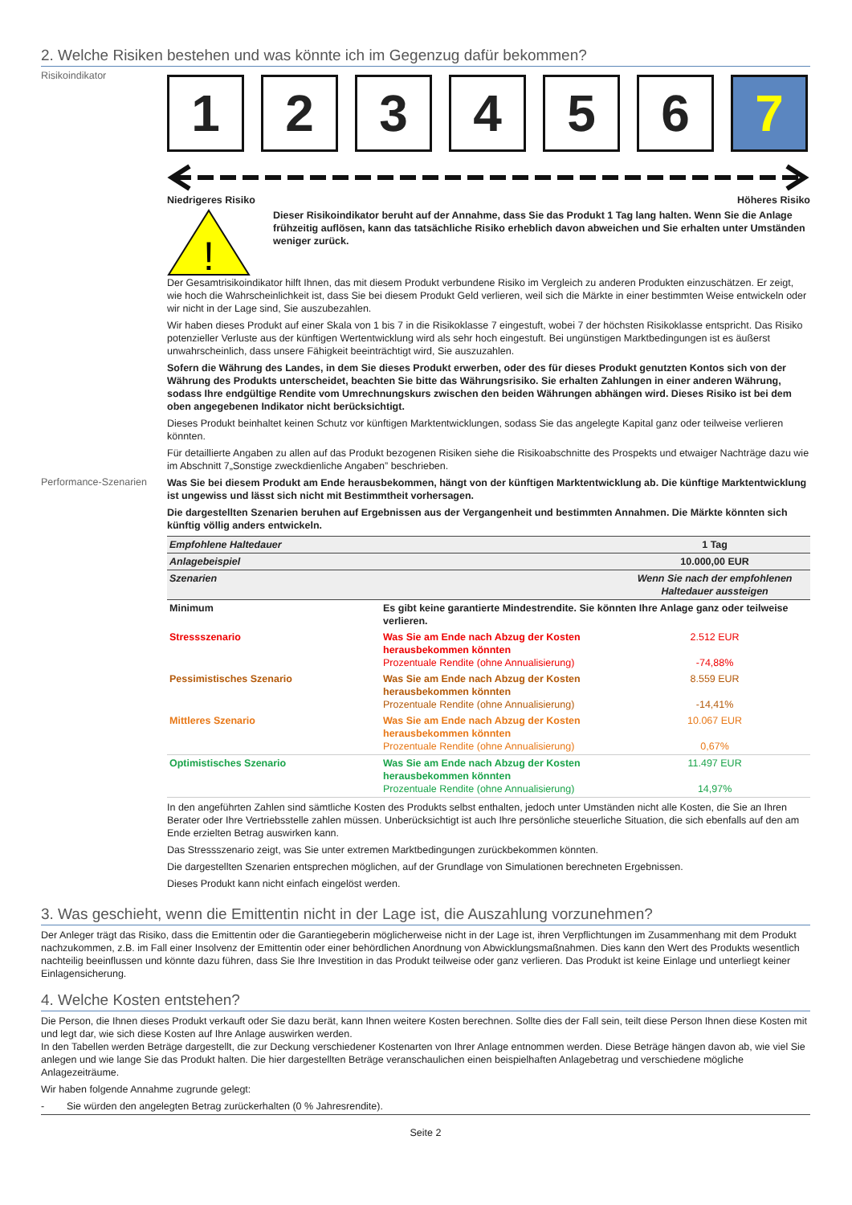2. Welche Risiken bestehen und was könnte ich im Gegenzug dafür bekommen?
Risikoindikator
1 2 3 4 5 6 7
Niedrigeres Risiko Höheres Risiko
!
Dieser Risikoindikator beruht auf der Annahme, dass Sie das Produkt 1 Tag lang halten. Wenn Sie die Anlage frühzeitig auflösen, kann das tatsächliche Risiko erheblich davon abweichen und Sie erhalten unter Umständen weniger zurück.
Der Gesamtrisikoindikator hilft Ihnen, das mit diesem Produkt verbundene Risiko im Vergleich zu anderen Produkten einzuschätzen. Er zeigt, wie hoch die Wahrscheinlichkeit ist, dass Sie bei diesem Produkt Geld verlieren, weil sich die Märkte in einer bestimmten Weise entwickeln oder wir nicht in der Lage sind, Sie auszubezahlen.
Wir haben dieses Produkt auf einer Skala von 1 bis 7 in die Risikoklasse 7 eingestuft, wobei 7 der höchsten Risikoklasse entspricht. Das Risiko potenzieller Verluste aus der künftigen Wertentwicklung wird als sehr hoch eingestuft. Bei ungünstigen Marktbedingungen ist es äußerst unwahrscheinlich, dass unsere Fähigkeit beeinträchtigt wird, Sie auszuzahlen.
Sofern die Währung des Landes, in dem Sie dieses Produkt erwerben, oder des für dieses Produkt genutzten Kontos sich von der Währung des Produkts unterscheidet, beachten Sie bitte das Währungsrisiko. Sie erhalten Zahlungen in einer anderen Währung, sodass Ihre endgültige Rendite vom Umrechnungskurs zwischen den beiden Währungen abhängen wird. Dieses Risiko ist bei dem oben angegebenen Indikator nicht berücksichtigt.
Dieses Produkt beinhaltet keinen Schutz vor künftigen Marktentwicklungen, sodass Sie das angelegte Kapital ganz oder teilweise verlieren könnten.
Für detaillierte Angaben zu allen auf das Produkt bezogenen Risiken siehe die Risikoabschnitte des Prospekts und etwaiger Nachträge dazu wie im Abschnitt 7„Sonstige zweckdienliche Angaben” beschrieben.
Performance-Szenarien
Was Sie bei diesem Produkt am Ende herausbekommen, hängt von der künftigen Marktentwicklung ab. Die künftige Marktentwicklung ist ungewiss und lässt sich nicht mit Bestimmtheit vorhersagen.
Die dargestellten Szenarien beruhen auf Ergebnissen aus der Vergangenheit und bestimmten Annahmen. Die Märkte könnten sich künftig völlig anders entwickeln.
| Empfohlene Haltedauer | | 1 Tag |
| Anlagebeispiel | | 10.000,00 EUR |
| Szenarien | | Wenn Sie nach der empfohlenen Haltedauer aussteigen |
| Minimum | Es gibt keine garantierte Mindestrendite. Sie könnten Ihre Anlage ganz oder teilweise verlieren. | |
| Stressszenario | Was Sie am Ende nach Abzug der Kosten herausbekommen könnten Prozentuale Rendite (ohne Annualisierung) | 2.512 EUR -74,88% |
| Pessimistisches Szenario | Was Sie am Ende nach Abzug der Kosten herausbekommen könnten Prozentuale Rendite (ohne Annualisierung) | 8.559 EUR -14,41% |
| Mittleres Szenario | Was Sie am Ende nach Abzug der Kosten herausbekommen könnten Prozentuale Rendite (ohne Annualisierung) | 10.067 EUR 0,67% |
| Optimistisches Szenario | Was Sie am Ende nach Abzug der Kosten herausbekommen könnten Prozentuale Rendite (ohne Annualisierung) | 11.497 EUR 14,97% |
In den angeführten Zahlen sind sämtliche Kosten des Produkts selbst enthalten, jedoch unter Umständen nicht alle Kosten, die Sie an Ihren Berater oder Ihre Vertriebsstelle zahlen müssen. Unberücksichtigt ist auch Ihre persönliche steuerliche Situation, die sich ebenfalls auf den am Ende erzielten Betrag auswirken kann.
Das Stressszenario zeigt, was Sie unter extremen Marktbedingungen zurückbekommen könnten.
Die dargestellten Szenarien entsprechen möglichen, auf der Grundlage von Simulationen berechneten Ergebnissen.
Dieses Produkt kann nicht einfach eingelöst werden.
3. Was geschieht, wenn die Emittentin nicht in der Lage ist, die Auszahlung vorzunehmen?
Der Anleger trägt das Risiko, dass die Emittentin oder die Garantiegeberin möglicherweise nicht in der Lage ist, ihren Verpflichtungen im Zusammenhang mit dem Produkt nachzukommen, z.B. im Fall einer Insolvenz der Emittentin oder einer behördlichen Anordnung von Abwicklungsmaßnahmen. Dies kann den Wert des Produkts wesentlich nachteilig beeinflussen und könnte dazu führen, dass Sie Ihre Investition in das Produkt teilweise oder ganz verlieren. Das Produkt ist keine Einlage und unterliegt keiner Einlagensicherung.
4. Welche Kosten entstehen?
Die Person, die Ihnen dieses Produkt verkauft oder Sie dazu berät, kann Ihnen weitere Kosten berechnen. Sollte dies der Fall sein, teilt diese Person Ihnen diese Kosten mit und legt dar, wie sich diese Kosten auf Ihre Anlage auswirken werden.
In den Tabellen werden Beträge dargestellt, die zur Deckung verschiedener Kostenarten von Ihrer Anlage entnommen werden. Diese Beträge hängen davon ab, wie viel Sie anlegen und wie lange Sie das Produkt halten. Die hier dargestellten Beträge veranschaulichen einen beispielhaften Anlagebetrag und verschiedene mögliche Anlagezeiträume.
Wir haben folgende Annahme zugrunde gelegt:
- Sie würden den angelegten Betrag zurückerhalten (0 % Jahresrendite).
Seite 2